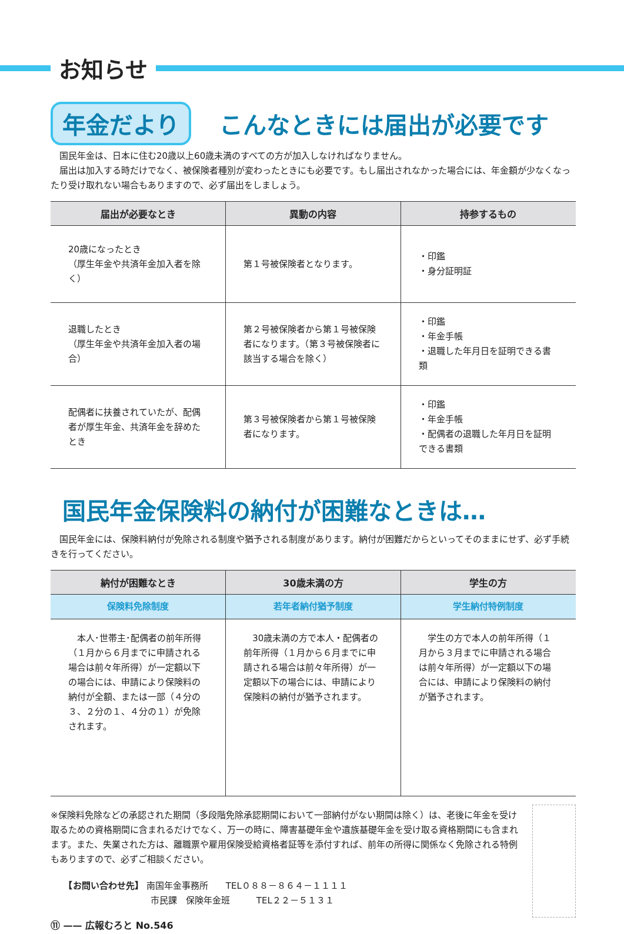お知らせ
年金だより
こんなときには届出が必要です
　国民年金は、日本に住む20歳以上60歳未満のすべての方が加入しなければなりません。
　届出は加入する時だけでなく、被保険者種別が変わったときにも必要です。もし届出されなかった場合には、年金額が少なくなったり受け取れない場合もありますので、必ず届出をしましょう。
| 届出が必要なとき | 異動の内容 | 持参するもの |
| --- | --- | --- |
| 20歳になったとき （厚生年金や共済年金加入者を除く） | 第１号被保険者となります。 | ・印鑑 ・身分証明証 |
| 退職したとき （厚生年金や共済年金加入者の場合） | 第２号被保険者から第１号被保険者になります。（第３号被保険者に該当する場合を除く） | ・印鑑 ・年金手帳 ・退職した年月日を証明できる書類 |
| 配偶者に扶養されていたが、配偶者が厚生年金、共済年金を辞めたとき | 第３号被保険者から第１号被保険者になります。 | ・印鑑 ・年金手帳 ・配偶者の退職した年月日を証明できる書類 |
国民年金保険料の納付が困難なときは…
　国民年金には、保険料納付が免除される制度や猶予される制度があります。納付が困難だからといってそのままにせず、必ず手続きを行ってください。
| 納付が困難なとき | 30歳未満の方 | 学生の方 |
| --- | --- | --- |
| 保険料免除制度 | 若年者納付猶予制度 | 学生納付特例制度 |
| 本人･世帯主･配偶者の前年所得（１月から６月までに申請される場合は前々年所得）が一定額以下の場合には、申請により保険料の納付が全額、または一部（４分の３、２分の１、４分の１）が免除されます。 | 30歳未満の方で本人・配偶者の前年所得（１月から６月までに申請される場合は前々年所得）が一定額以下の場合には、申請により保険料の納付が猶予されます。 | 学生の方で本人の前年所得（１月から３月までに申請される場合は前々年所得）が一定額以下の場合には、申請により保険料の納付が猶予されます。 |
※保険料免除などの承認された期間（多段階免除承認期間において一部納付がない期間は除く）は、老後に年金を受け取るための資格期間に含まれるだけでなく、万一の時に、障害基礎年金や遺族基礎年金を受け取る資格期間にも含まれます。また、失業された方は、離職票や雇用保険受給資格者証等を添付すれば、前年の所得に関係なく免除される特例もありますので、必ずご相談ください。
　　【お問い合わせ先】 南国年金事務所　　TEL０８８－８６４－１１１１
　　　　　　　　　　　 市民課　保険年金班　　　TEL２２－５１３１
⑪ —— 広報むろと No.546